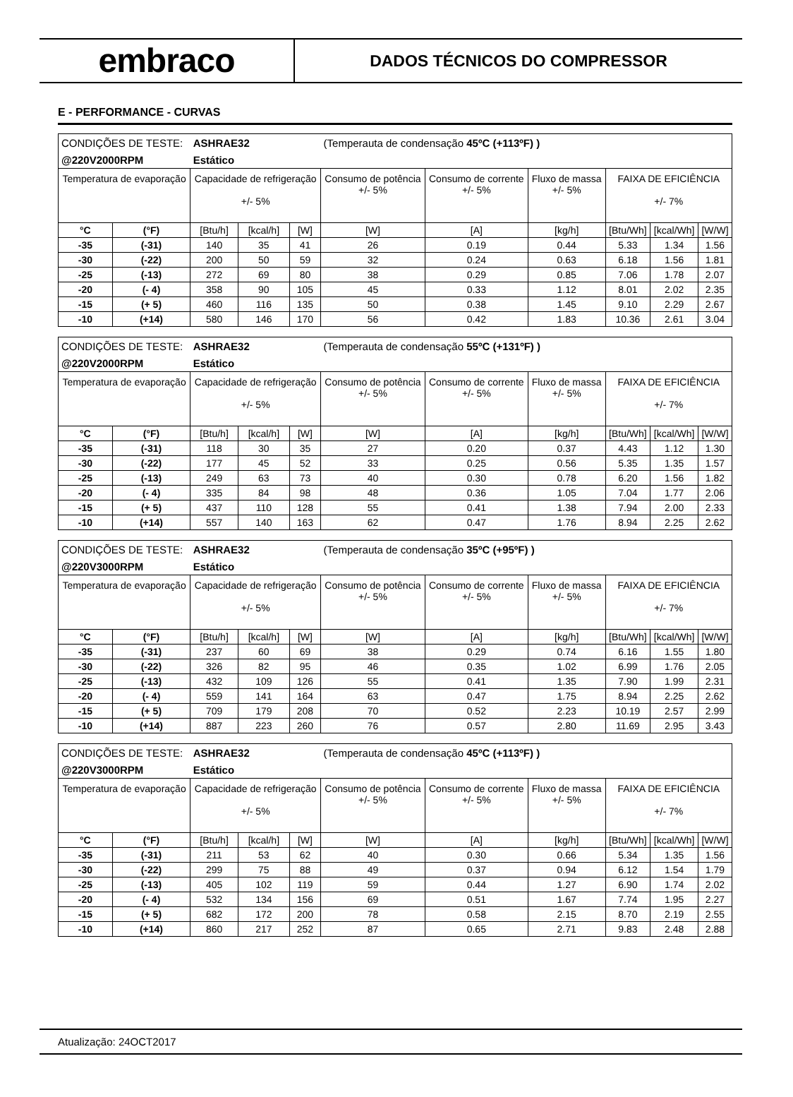embraco
DADOS TÉCNICOS DO COMPRESSOR
E - PERFORMANCE - CURVAS
| CONDIÇÕES DE TESTE: | | ASHRAE32 | | | (Temperauta de condensação 45ºC (+113ºF) ) | | | | | |
| @220V2000RPM | | Estático | | | | | | | | |
| Temperatura de evaporação | | Capacidade de refrigeração +/- 5% | | | Consumo de potência +/- 5% | Consumo de corrente +/- 5% | Fluxo de massa +/- 5% | FAIXA DE EFICIÊNCIA +/- 7% | | |
| °C | (°F) | [Btu/h] | [kcal/h] | [W] | [W] | [A] | [kg/h] | [Btu/Wh] | [kcal/Wh] | [W/W] |
| -35 | (-31) | 140 | 35 | 41 | 26 | 0.19 | 0.44 | 5.33 | 1.34 | 1.56 |
| -30 | (-22) | 200 | 50 | 59 | 32 | 0.24 | 0.63 | 6.18 | 1.56 | 1.81 |
| -25 | (-13) | 272 | 69 | 80 | 38 | 0.29 | 0.85 | 7.06 | 1.78 | 2.07 |
| -20 | (- 4) | 358 | 90 | 105 | 45 | 0.33 | 1.12 | 8.01 | 2.02 | 2.35 |
| -15 | (+ 5) | 460 | 116 | 135 | 50 | 0.38 | 1.45 | 9.10 | 2.29 | 2.67 |
| -10 | (+14) | 580 | 146 | 170 | 56 | 0.42 | 1.83 | 10.36 | 2.61 | 3.04 |
| CONDIÇÕES DE TESTE: | | ASHRAE32 | | | (Temperauta de condensação 55ºC (+131ºF) ) | | | | | |
| @220V2000RPM | | Estático | | | | | | | | |
| Temperatura de evaporação | | Capacidade de refrigeração +/- 5% | | | Consumo de potência +/- 5% | Consumo de corrente +/- 5% | Fluxo de massa +/- 5% | FAIXA DE EFICIÊNCIA +/- 7% | | |
| °C | (°F) | [Btu/h] | [kcal/h] | [W] | [W] | [A] | [kg/h] | [Btu/Wh] | [kcal/Wh] | [W/W] |
| -35 | (-31) | 118 | 30 | 35 | 27 | 0.20 | 0.37 | 4.43 | 1.12 | 1.30 |
| -30 | (-22) | 177 | 45 | 52 | 33 | 0.25 | 0.56 | 5.35 | 1.35 | 1.57 |
| -25 | (-13) | 249 | 63 | 73 | 40 | 0.30 | 0.78 | 6.20 | 1.56 | 1.82 |
| -20 | (- 4) | 335 | 84 | 98 | 48 | 0.36 | 1.05 | 7.04 | 1.77 | 2.06 |
| -15 | (+ 5) | 437 | 110 | 128 | 55 | 0.41 | 1.38 | 7.94 | 2.00 | 2.33 |
| -10 | (+14) | 557 | 140 | 163 | 62 | 0.47 | 1.76 | 8.94 | 2.25 | 2.62 |
| CONDIÇÕES DE TESTE: | | ASHRAE32 | | | (Temperauta de condensação 35ºC (+95ºF) ) | | | | | |
| @220V3000RPM | | Estático | | | | | | | | |
| Temperatura de evaporação | | Capacidade de refrigeração +/- 5% | | | Consumo de potência +/- 5% | Consumo de corrente +/- 5% | Fluxo de massa +/- 5% | FAIXA DE EFICIÊNCIA +/- 7% | | |
| °C | (°F) | [Btu/h] | [kcal/h] | [W] | [W] | [A] | [kg/h] | [Btu/Wh] | [kcal/Wh] | [W/W] |
| -35 | (-31) | 237 | 60 | 69 | 38 | 0.29 | 0.74 | 6.16 | 1.55 | 1.80 |
| -30 | (-22) | 326 | 82 | 95 | 46 | 0.35 | 1.02 | 6.99 | 1.76 | 2.05 |
| -25 | (-13) | 432 | 109 | 126 | 55 | 0.41 | 1.35 | 7.90 | 1.99 | 2.31 |
| -20 | (- 4) | 559 | 141 | 164 | 63 | 0.47 | 1.75 | 8.94 | 2.25 | 2.62 |
| -15 | (+ 5) | 709 | 179 | 208 | 70 | 0.52 | 2.23 | 10.19 | 2.57 | 2.99 |
| -10 | (+14) | 887 | 223 | 260 | 76 | 0.57 | 2.80 | 11.69 | 2.95 | 3.43 |
| CONDIÇÕES DE TESTE: | | ASHRAE32 | | | (Temperauta de condensação 45ºC (+113ºF) ) | | | | | |
| @220V3000RPM | | Estático | | | | | | | | |
| Temperatura de evaporação | | Capacidade de refrigeração +/- 5% | | | Consumo de potência +/- 5% | Consumo de corrente +/- 5% | Fluxo de massa +/- 5% | FAIXA DE EFICIÊNCIA +/- 7% | | |
| °C | (°F) | [Btu/h] | [kcal/h] | [W] | [W] | [A] | [kg/h] | [Btu/Wh] | [kcal/Wh] | [W/W] |
| -35 | (-31) | 211 | 53 | 62 | 40 | 0.30 | 0.66 | 5.34 | 1.35 | 1.56 |
| -30 | (-22) | 299 | 75 | 88 | 49 | 0.37 | 0.94 | 6.12 | 1.54 | 1.79 |
| -25 | (-13) | 405 | 102 | 119 | 59 | 0.44 | 1.27 | 6.90 | 1.74 | 2.02 |
| -20 | (- 4) | 532 | 134 | 156 | 69 | 0.51 | 1.67 | 7.74 | 1.95 | 2.27 |
| -15 | (+ 5) | 682 | 172 | 200 | 78 | 0.58 | 2.15 | 8.70 | 2.19 | 2.55 |
| -10 | (+14) | 860 | 217 | 252 | 87 | 0.65 | 2.71 | 9.83 | 2.48 | 2.88 |
Atualização: 24OCT2017